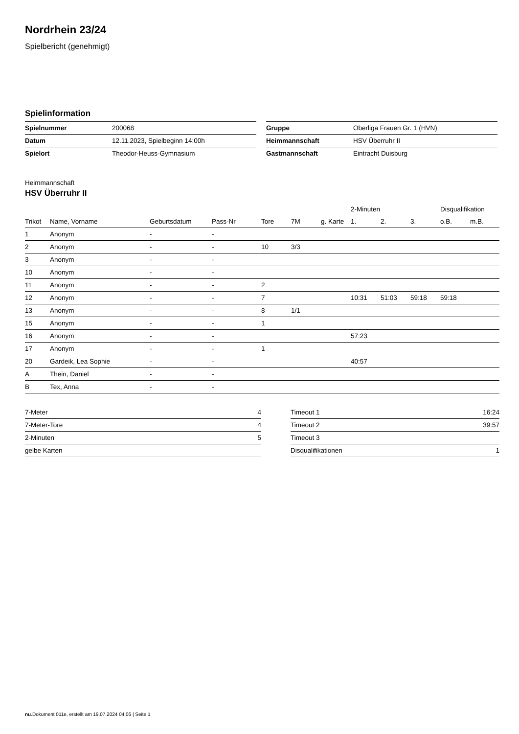Nordrhein 23/24
Spielbericht (genehmigt)
Spielinformation
| Spielnummer | 200068 |
| Datum | 12.11.2023, Spielbeginn 14:00h |
| Spielort | Theodor-Heuss-Gymnasium |
| Gruppe | Oberliga Frauen Gr. 1 (HVN) |
| Heimmannschaft | HSV Überruhr II |
| Gastmannschaft | Eintracht Duisburg |
Heimmannschaft
HSV Überruhr II
| | | | | | | | 2-Minuten | | | Disqualifikation | |
| --- | --- | --- | --- | --- | --- | --- | --- | --- | --- | --- | --- |
| Trikot | Name, Vorname | Geburtsdatum | Pass-Nr | Tore | 7M | g. Karte | 1. | 2. | 3. | o.B. | m.B. |
| 1 | Anonym | - | - | | | | | | | | |
| 2 | Anonym | - | - | 10 | 3/3 | | | | | | |
| 3 | Anonym | - | - | | | | | | | | |
| 10 | Anonym | - | - | | | | | | | | |
| 11 | Anonym | - | - | 2 | | | | | | | |
| 12 | Anonym | - | - | 7 | | | 10:31 | 51:03 | 59:18 | 59:18 | |
| 13 | Anonym | - | - | 8 | 1/1 | | | | | | |
| 15 | Anonym | - | - | 1 | | | | | | | |
| 16 | Anonym | - | - | | | | 57:23 | | | | |
| 17 | Anonym | - | - | 1 | | | | | | | |
| 20 | Gardeik, Lea Sophie | - | - | | | | 40:57 | | | | |
| A | Thein, Daniel | - | - | | | | | | | | |
| B | Tex, Anna | - | - | | | | | | | | |
| 7-Meter | 4 |
| 7-Meter-Tore | 4 |
| 2-Minuten | 5 |
| gelbe Karten | |
| Timeout 1 | 16:24 |
| Timeout 2 | 39:57 |
| Timeout 3 | |
| Disqualifikationen | 1 |
nu.Dokument 011e, erstellt am 19.07.2024 04:06 | Seite 1